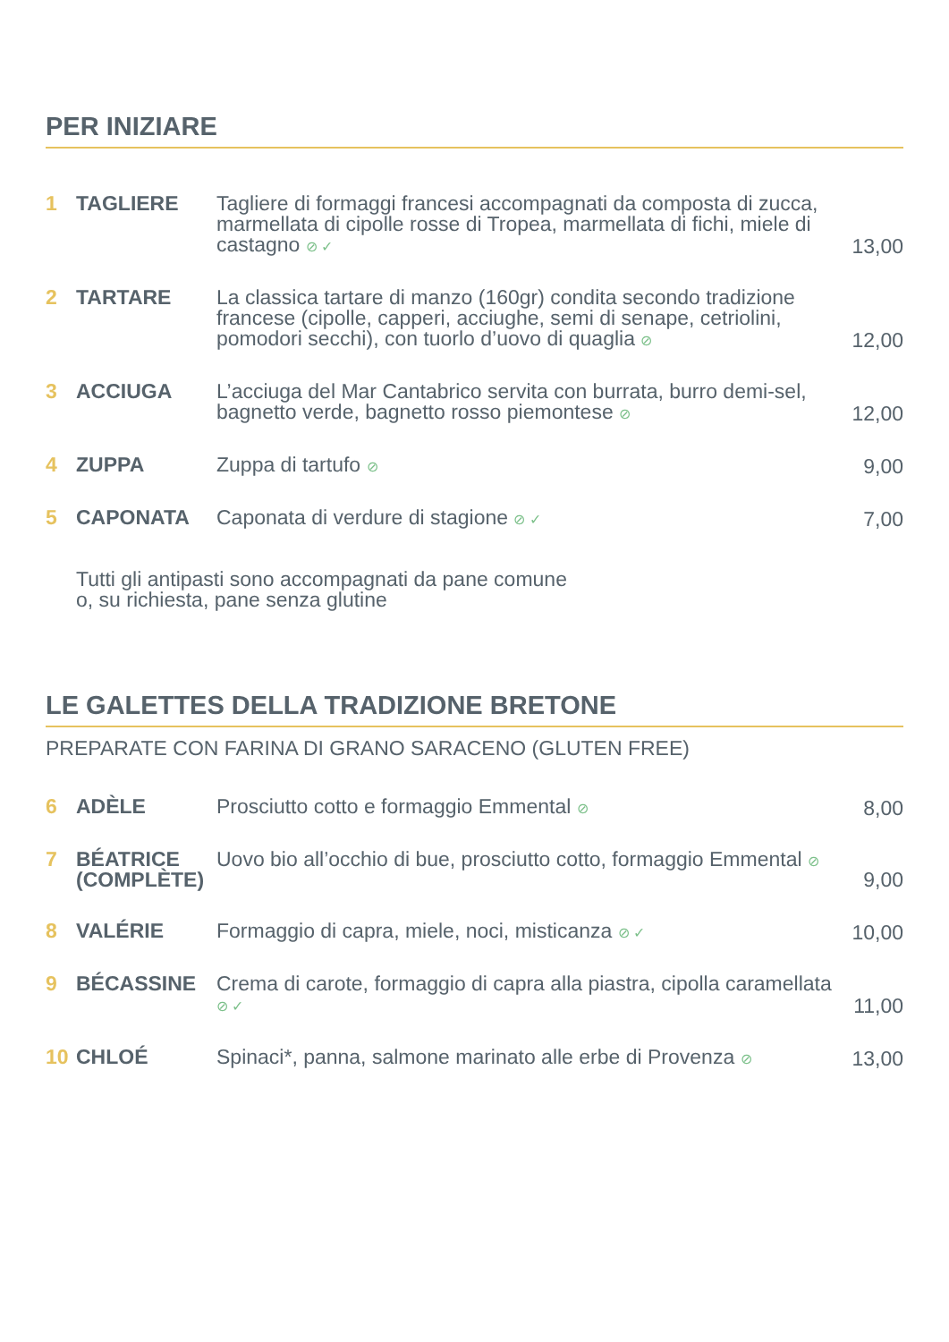PER INIZIARE
| 1 | TAGLIERE | Tagliere di formaggi francesi accompagnati da composta di zucca, marmellata di cipolle rosse di Tropea, marmellata di fichi, miele di castagno ⊘ ✓ | 13,00 |
| 2 | TARTARE | La classica tartare di manzo (160gr) condita secondo tradizione francese (cipolle, capperi, acciughe, semi di senape, cetriolini, pomodori secchi), con tuorlo d’uovo di quaglia ⊘ | 12,00 |
| 3 | ACCIUGA | L’acciuga del Mar Cantabrico servita con burrata, burro demi-sel, bagnetto verde, bagnetto rosso piemontese ⊘ | 12,00 |
| 4 | ZUPPA | Zuppa di tartufo ⊘ | 9,00 |
| 5 | CAPONATA | Caponata di verdure di stagione ⊘ ✓ | 7,00 |
Tutti gli antipasti sono accompagnati da pane comune
o, su richiesta, pane senza glutine
LE GALETTES DELLA TRADIZIONE BRETONE
PREPARATE CON FARINA DI GRANO SARACENO (GLUTEN FREE)
| 6 | ADÈLE | Prosciutto cotto e formaggio Emmental ⊘ | 8,00 |
| 7 | BÉATRICE (COMPLÈTE) | Uovo bio all’occhio di bue, prosciutto cotto, formaggio Emmental ⊘ | 9,00 |
| 8 | VALÉRIE | Formaggio di capra, miele, noci, misticanza ⊘ ✓ | 10,00 |
| 9 | BÉCASSINE | Crema di carote, formaggio di capra alla piastra, cipolla caramellata ⊘ ✓ | 11,00 |
| 10 | CHLOÉ | Spinaci*, panna, salmone marinato alle erbe di Provenza ⊘ | 13,00 |